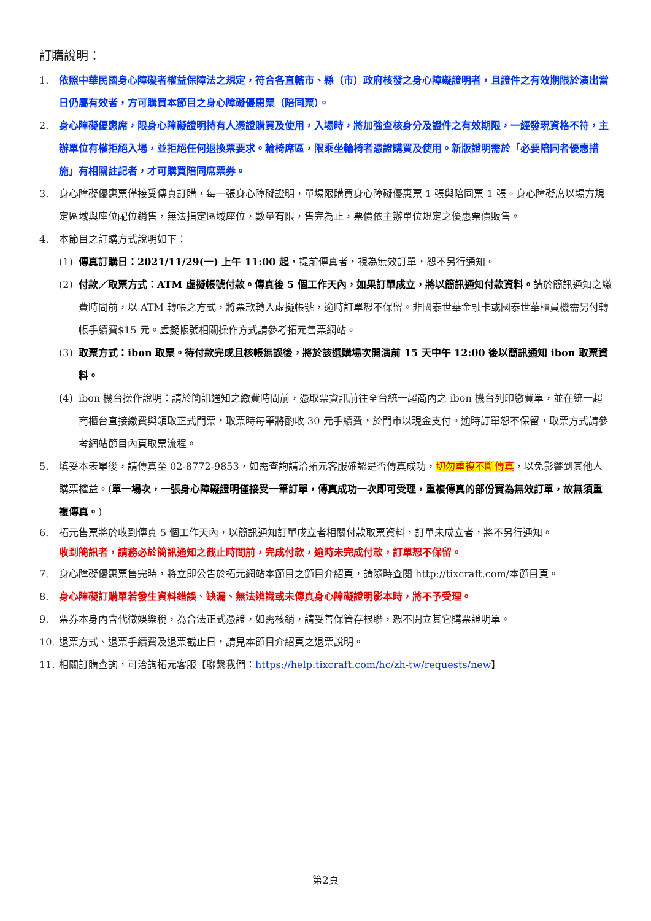訂購說明：
1. 依照中華民國身心障礙者權益保障法之規定，符合各直轄市、縣（市）政府核發之身心障礙證明者，且證件之有效期限於演出當日仍屬有效者，方可購買本節目之身心障礙優惠票（陪同票）。
2. 身心障礙優惠席，限身心障礙證明持有人憑證購買及使用，入場時，將加強查核身分及證件之有效期限，一經發現資格不符，主辦單位有權拒絕入場，並拒絕任何退換票要求。輪椅席區，限乘坐輪椅者憑證購買及使用。新版證明需於「必要陪同者優惠措施」有相關註記者，才可購買陪同席票券。
3. 身心障礙優惠票僅接受傳真訂購，每一張身心障礙證明，單場限購買身心障礙優惠票 1 張與陪同票 1 張。身心障礙席以場方規定區域與座位配位銷售，無法指定區域座位，數量有限，售完為止，票價依主辦單位規定之優惠票價販售。
4. 本節目之訂購方式說明如下：
(1) 傳真訂購日：2021/11/29(一) 上午 11:00 起，提前傳真者，視為無效訂單，恕不另行通知。
(2) 付款／取票方式：ATM 虛擬帳號付款。傳真後 5 個工作天內，如果訂單成立，將以簡訊通知付款資料。請於簡訊通知之繳費時間前，以 ATM 轉帳之方式，將票款轉入虛擬帳號，逾時訂單恕不保留。非國泰世華金融卡或國泰世華櫃員機需另付轉帳手續費$15 元。虛擬帳號相關操作方式請參考拓元售票網站。
(3) 取票方式：ibon 取票。待付款完成且核帳無誤後，將於該選購場次開演前 15 天中午 12:00 後以簡訊通知 ibon 取票資料。
(4) ibon 機台操作說明：請於簡訊通知之繳費時間前，憑取票資訊前往全台統一超商內之 ibon 機台列印繳費單，並在統一超商櫃台直接繳費與領取正式門票，取票時每筆將酌收 30 元手續費，於門市以現金支付。逾時訂單恕不保留，取票方式請參考網站節目內頁取票流程。
5. 填妥本表單後，請傳真至 02-8772-9853，如需查詢請洽拓元客服確認是否傳真成功，切勿重複不斷傳真，以免影響到其他人購票權益。(單一場次，一張身心障礙證明僅接受一筆訂單，傳真成功一次即可受理，重複傳真的部份實為無效訂單，故無須重複傳真。)
6. 拓元售票將於收到傳真 5 個工作天內，以簡訊通知訂單成立者相關付款取票資料，訂單未成立者，將不另行通知。
收到簡訊者，請務必於簡訊通知之截止時間前，完成付款，逾時未完成付款，訂單恕不保留。
7. 身心障礙優惠票售完時，將立即公告於拓元網站本節目之節目介紹頁，請隨時查閱 http://tixcraft.com/本節目頁。
8. 身心障礙訂購單若發生資料錯誤、缺漏、無法辨識或未傳真身心障礙證明影本時，將不予受理。
9. 票券本身內含代徵娛樂稅，為合法正式憑證，如需核銷，請妥善保管存根聯，恕不開立其它購票證明單。
10. 退票方式、退票手續費及退票截止日，請見本節目介紹頁之退票說明。
11. 相關訂購查詢，可洽詢拓元客服【聯繫我們：https://help.tixcraft.com/hc/zh-tw/requests/new】
第2頁